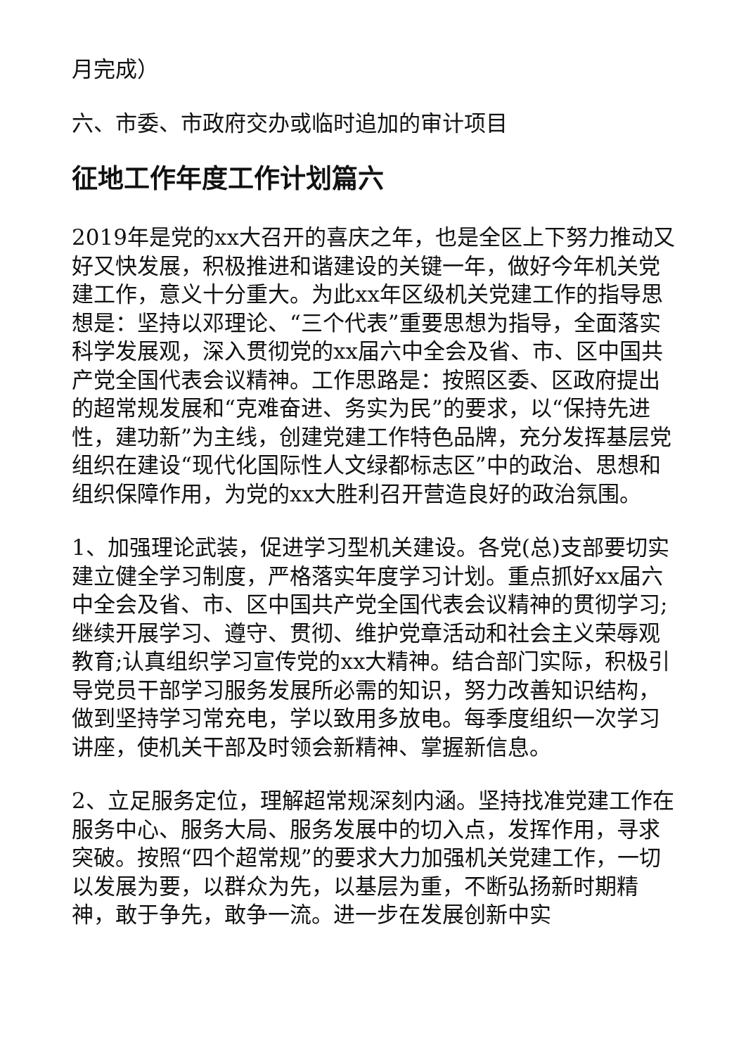月完成）
六、市委、市政府交办或临时追加的审计项目
征地工作年度工作计划篇六
2019年是党的xx大召开的喜庆之年，也是全区上下努力推动又好又快发展，积极推进和谐建设的关键一年，做好今年机关党建工作，意义十分重大。为此xx年区级机关党建工作的指导思想是：坚持以邓理论、“三个代表”重要思想为指导，全面落实科学发展观，深入贯彻党的xx届六中全会及省、市、区中国共产党全国代表会议精神。工作思路是：按照区委、区政府提出的超常规发展和“克难奋进、务实为民”的要求，以“保持先进性，建功新”为主线，创建党建工作特色品牌，充分发挥基层党组织在建设“现代化国际性人文绿都标志区”中的政治、思想和组织保障作用，为党的xx大胜利召开营造良好的政治氛围。
1、加强理论武装，促进学习型机关建设。各党(总)支部要切实建立健全学习制度，严格落实年度学习计划。重点抓好xx届六中全会及省、市、区中国共产党全国代表会议精神的贯彻学习;继续开展学习、遵守、贯彻、维护党章活动和社会主义荣辱观教育;认真组织学习宣传党的xx大精神。结合部门实际，积极引导党员干部学习服务发展所必需的知识，努力改善知识结构，做到坚持学习常充电，学以致用多放电。每季度组织一次学习讲座，使机关干部及时领会新精神、掌握新信息。
2、立足服务定位，理解超常规深刻内涵。坚持找准党建工作在服务中心、服务大局、服务发展中的切入点，发挥作用，寻求突破。按照“四个超常规”的要求大力加强机关党建工作，一切以发展为要，以群众为先，以基层为重，不断弘扬新时期精神，敢于争先，敢争一流。进一步在发展创新中实